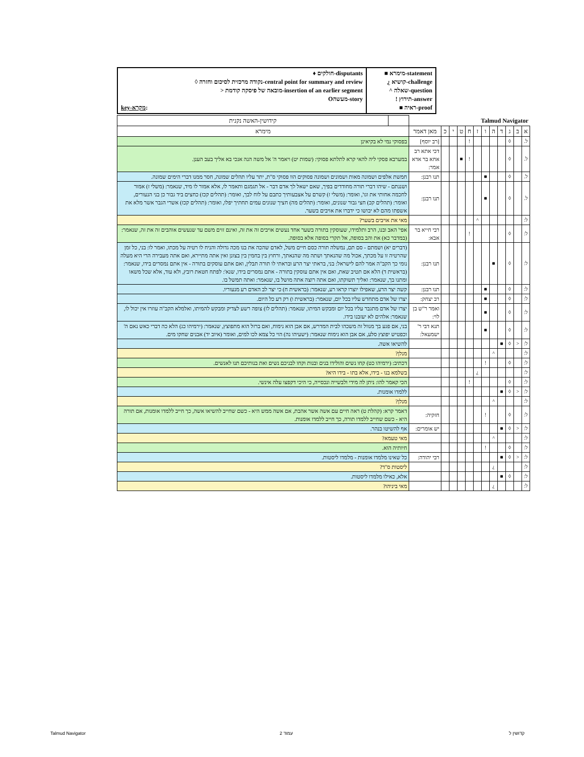♦ חולקים-disputants
◊ נקודה מרכזית לסיכום וחזרה-central point for summary and review
> מובאה של פיסקה קודמת-insertion of an earlier segment
Oמעשה-story
key-מקרא:
■ מימרא-statement
¿ קושיא-challenge
^ שאלה-question
! תירוץ-answer
■ ראיה-proof
| Talmud Navigator | | | | | | | | | | | | | קידושין-האשה נקנית |
| א | ב | ג | ד | ה | ו | ז | ח | ט | י | כ | מאן דאמר | מימרא | |
| ל. | | ◊ | | | | | ! | | | | [רב יוסף] | בפסוקי נמי לא בקיאינן | |
| ל. | | ◊ | | | | | ! | ■ | | | דכי אתא רב אחא בר אדא אמר: | במערבא פסקי ליה להאי קרא לתלתא פסוקי: (שמות יט) ויאמר ה' אל משה הנה אנכי בא אליך בעב הענן. | |
| ל. | | ◊ | | | ■ | | | | | | תנו רבנן: | חמשת אלפים ושמונה מאות ושמונים ושמונה פסוקים הוו פסוקי ס"ת, יתר עליו תהלים שמונה, חסר ממנו דברי הימים שמונה. | |
| ל. | | ◊ | | | ■ | | | | | | תנו רבנן: | ושננתם - שיהו דברי תורה מחודדים בפיך, שאם ישאל לך אדם דבר - אל תגמגם ותאמר לו, אלא אמור לו מיד, שנאמר: (משלי ז) אמור לחכמה אחותי את וגו', ואומר: (משלי ז) קשרם על אצבעותיך כתבם על לוח לבך, ואומר: (תהלים קכז) כחצים ביד גבור כן בני הנעורים, ואומר: (תהלים קכ) חצי גבור שנונים, ואומר: (תהלים מה) חציך שנונים עמים תחתיך יפלו, ואומר: (תהלים קכז) אשרי הגבר אשר מלא את אשפתו מהם לא יבושו כי ידברו את אויבים בשער. | |
| ל: | | | | | | ^ | | | | | | מאי את אויבים בשער? | |
| ל: | | ◊ | | | | | ! | | | | רבי חייא בר אבא: | אפי' האב ובנו, הרב ותלמידו, שעוסקין בתורה בשער אחד נעשים אויבים זה את זה, ואינם זזים משם עד שנעשים אוהבים זה את זה, שנאמר: (במדבר כא) את והב בסופה, אל תקרי בסופה אלא בסופה. | |
| ל: | | ◊ | | ■ | | | | | | | תנו רבנן: | (דברים יא) ושמתם - סם תם, נמשלה תורה כסם חיים משל, לאדם שהכה את בנו מכה גדולה והניח לו רטיה על מכתו, ואמר לו: בני, כל זמן שהרטיה זו על מכתך, אכול מה שהנאתך ושתה מה שהנאתך, ורחוץ בין בחמין בין בצונן ואין אתה מתיירא, ואם אתה מעבירה הרי היא מעלה נומי כך הקב"ה אמר להם לישראל: בני, בראתי יצר הרע ובראתי לו תורה תבלין, ואם אתם עוסקים בתורה - אין אתם נמסרים בידו, שנאמר: (בראשית ד) הלא אם תטיב שאת, ואם אין אתם עוסקין בתורה - אתם נמסרים בידו, שנא': לפתח חטאת רובץ, ולא עוד, אלא שכל משאו ומתנו בך, שנאמר: ואליך תשוקתו, ואם אתה רוצה אתה מושל בו, שנאמר: ואתה תמשל בו. | |
| ל: | | ◊ | | | ■ | | | | | | תנו רבנן: | קשה יצר הרע, שאפילו יוצרו קראו רע, שנאמר: (בראשית ח) כי יצר לב האדם רע מנעוריו. | |
| ל: | | ◊ | | | ■ | | | | | | רב יצחק: | יצרו של אדם מתחדש עליו בכל יום, שנאמר: (בראשית ו) רק רע כל היום. | |
| ל: | | ◊ | | | ■ | | | | | | ואמר ר"ש בן לוי: | יצרו של אדם מתגבר עליו בכל יום ומבקש המיתו, שנאמר: (תהלים לז) צופה רשע לצדיק ומבקש להמיתו, ואלמלא הקב"ה עוזרו אין יכול לו, שנאמר: אלהים לא יעזבנו בידו. | |
| ל: | | ◊ | | | ■ | | | | | | תנא דבי ר' ישמעאל: | בני, אם פגע בך מנוול זה משכהו לבית המדרש, אם אבן הוא נימוח, ואם ברזל הוא מתפוצץ, שנאמר: (ירמיהו כג) הלא כה דברי כאש נאם ה' וכפטיש יפוצץ סלע, אם אבן הוא נימוח שנאמר: (ישעיהו נה) הוי כל צמא לכו למים, ואומר (איוב יד) אבנים שחקו מים. | |
| ל: | < | ◊ | ■ | | | | | | | | | להשיאו אשה. | |
| ל: | | | | ^ | | | | | | | | מנלן? | |
| ל: | | ◊ | | | ! | | | | | | | דכתיב: (ירמיהו כט) קחו נשים והולידו בנים ובנות וקחו לבניכם נשים ואת בנותיכם תנו לאנשים. | |
| ל: | | | | | | ¿ | | | | | | בשלמא בנו - בידו, אלא בתו - בידו היא? | |
| ל: | | ◊ | | | | | ! | | | | | הכי קאמר להו: ניתן לה מידי ולבשייה ונכסייה, כי היכי דקפצו עלה אינשי. | |
| ל: | < | ◊ | ■ | | | | | | | | | ללמדו אומנות. | |
| ל: | | | | ^ | | | | | | | | מנלן? | |
| ל: | | ◊ | | | ! | | | | | | חזקיה: | דאמר קרא: (קהלת ט) ראה חיים עם אשה אשר אהבת, אם אשה ממש היא - כשם שחייב להשיאו אשה, כך חייב ללמדו אומנות, אם תורה היא - כשם שחייב ללמדו תורה, כך חייב ללמדו אומנות. | |
| ל: | < | ◊ | ■ | | | | | | | | יש אומרים: | אף להשיטו בנהר. | |
| ל: | | | | ^ | | | | | | | | מאי טעמא? | |
| ל: | | ◊ | | | ! | | | | | | | חיותיה הוא. | |
| ל: | < | ◊ | ■ | | | | | | | | רבי יהודה: | כל שאינו מלמדו אומנות - מלמדו ליסטות. | |
| ל: | | | | ¿ | | | | | | | | ליסטות ס"ד? | |
| ל: | | ◊ | ■ | | | | | | | | | אלא, כאילו מלמדו ליסטות. | |
| ל: | | | | ¿ | | | | | | | | מאי ביניהו? | |
Talmud Navigator עמוד 2 קדושין ל